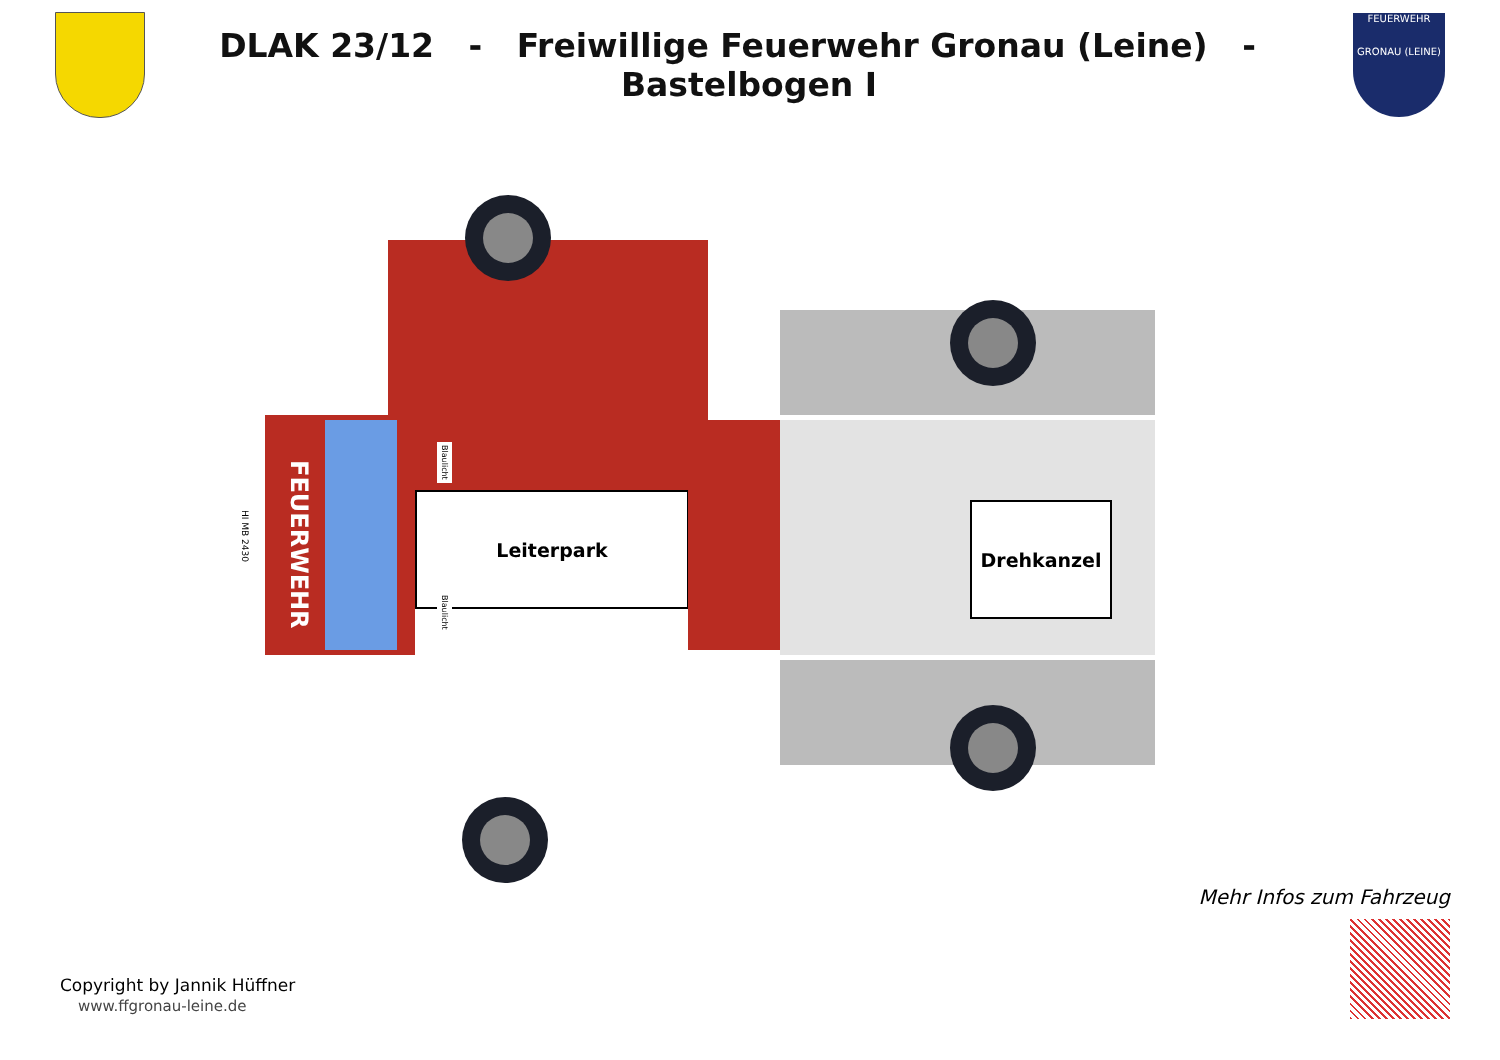DLAK 23/12 - Freiwillige Feuerwehr Gronau (Leine) - Bastelbogen I
FEUERWEHR
GRONAU (LEINE)
FEUERWEHR
HI MB 2430
Leiterpark
Blaulicht
Blaulicht
Drehkanzel
Copyright by Jannik Hüffner
www.ffgronau-leine.de
Mehr Infos zum Fahrzeug